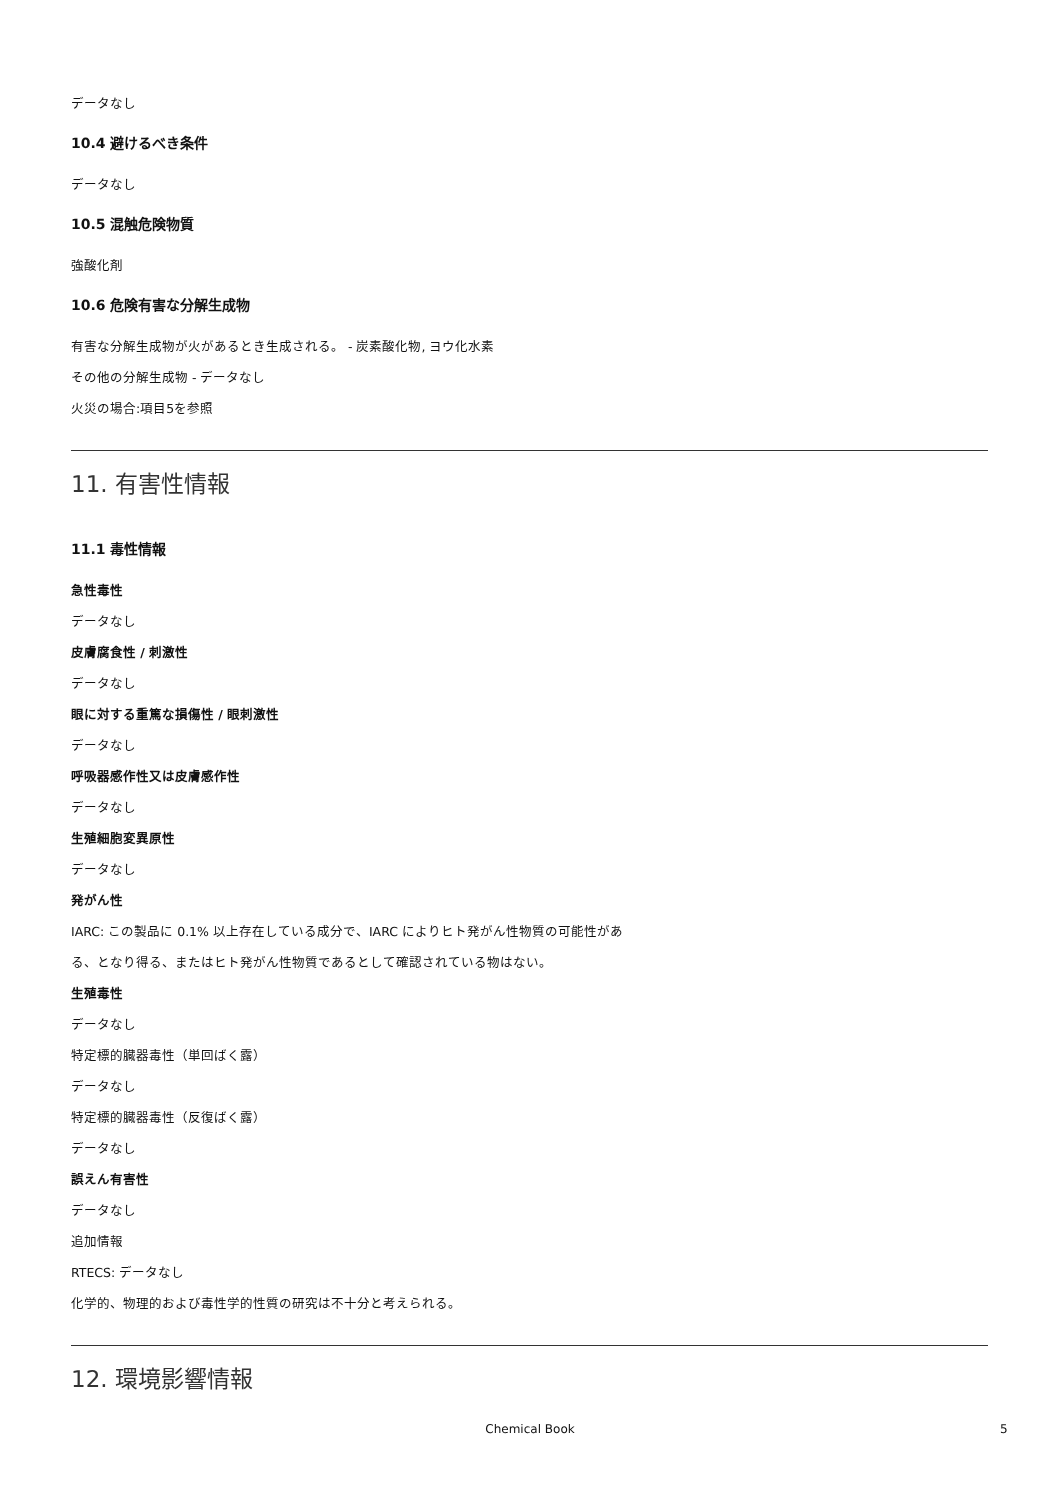データなし
10.4 避けるべき条件
データなし
10.5 混触危険物質
強酸化剤
10.6 危険有害な分解生成物
有害な分解生成物が火があるとき生成される。 - 炭素酸化物, ヨウ化水素
その他の分解生成物 - データなし
火災の場合:項目5を参照
11. 有害性情報
11.1 毒性情報
急性毒性
データなし
皮膚腐食性 / 刺激性
データなし
眼に対する重篤な損傷性 / 眼刺激性
データなし
呼吸器感作性又は皮膚感作性
データなし
生殖細胞変異原性
データなし
発がん性
IARC: この製品に 0.1% 以上存在している成分で、IARC によりヒト発がん性物質の可能性があ
る、となり得る、またはヒト発がん性物質であるとして確認されている物はない。
生殖毒性
データなし
特定標的臓器毒性（単回ばく露）
データなし
特定標的臓器毒性（反復ばく露）
データなし
誤えん有害性
データなし
追加情報
RTECS: データなし
化学的、物理的および毒性学的性質の研究は不十分と考えられる。
12. 環境影響情報
Chemical Book 5